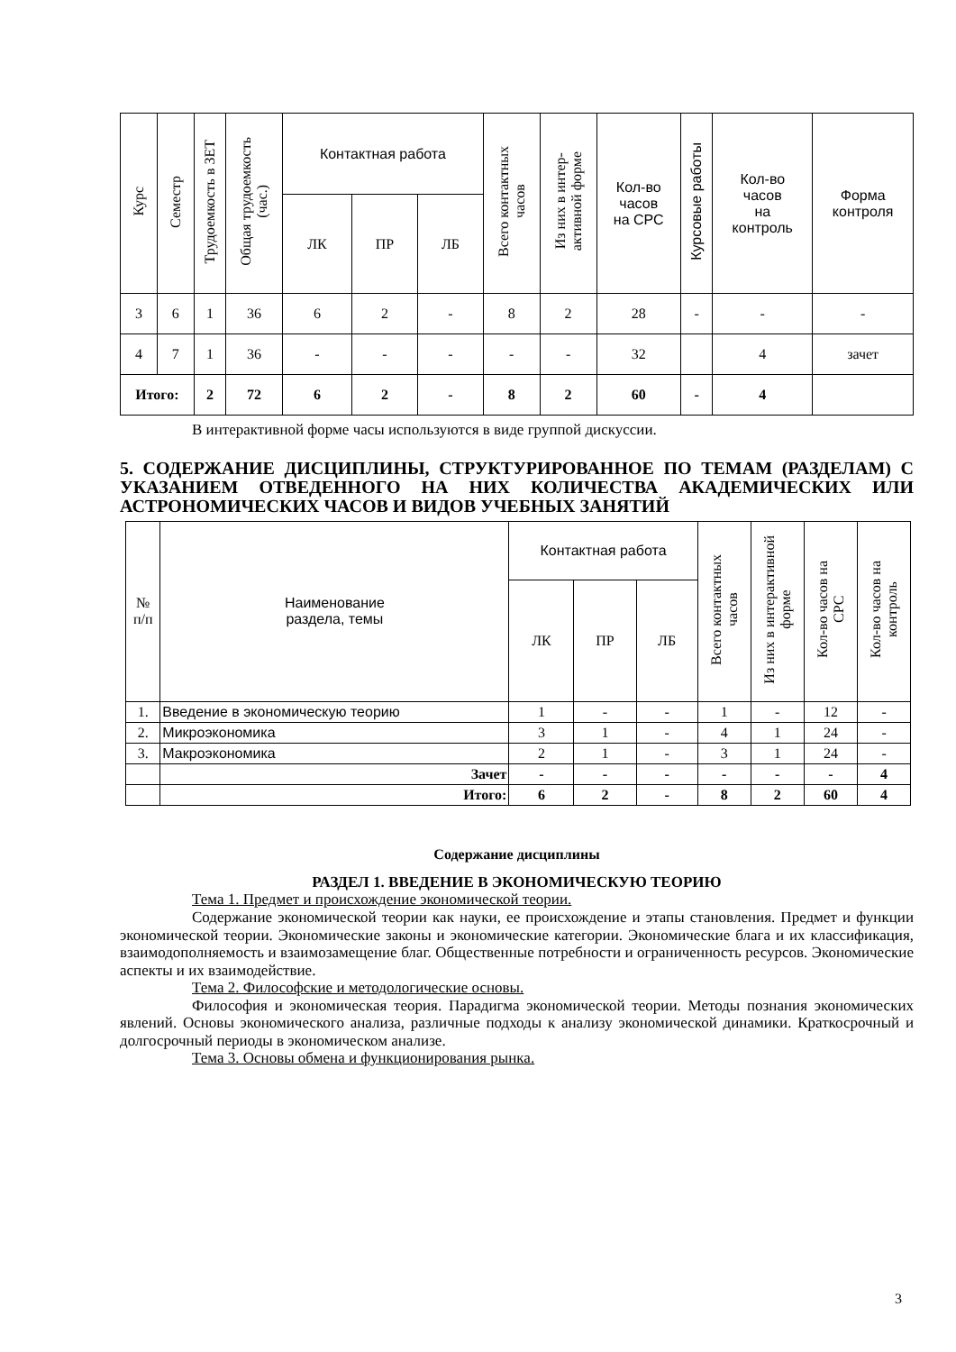| Курс | Семестр | Трудоемкость в ЗЕТ | Общая трудоемкость (час.) | Контактная работа | | | Всего контактных часов | Из них в интер- активной форме | Кол-во часов на СРС | Курсовые работы | Кол-во часов на контроль | Форма контроля |
| --- | --- | --- | --- | --- | --- | --- | --- | --- | --- | --- | --- | --- |
| | | | | ЛК | ПР | ЛБ | | | | | | |
| 3 | 6 | 1 | 36 | 6 | 2 | - | 8 | 2 | 28 | - | - | - |
| 4 | 7 | 1 | 36 | - | - | - | - | - | 32 | | 4 | зачет |
| Итого: | | 2 | 72 | 6 | 2 | - | 8 | 2 | 60 | - | 4 | |
В интерактивной форме часы используются в виде группой дискуссии.
5. СОДЕРЖАНИЕ ДИСЦИПЛИНЫ, СТРУКТУРИРОВАННОЕ ПО ТЕМАМ (РАЗДЕЛАМ) С УКАЗАНИЕМ ОТВЕДЕННОГО НА НИХ КОЛИЧЕСТВА АКАДЕМИЧЕСКИХ ИЛИ АСТРОНОМИЧЕСКИХ ЧАСОВ И ВИДОВ УЧЕБНЫХ ЗАНЯТИЙ
| № п/п | Наименование раздела, темы | Контактная работа | | | Всего контактных часов | Из них в интерактивной форме | Кол-во часов на СРС | Кол-во часов на контроль |
| --- | --- | --- | --- | --- | --- | --- | --- | --- |
| | | ЛК | ПР | ЛБ | | | | |
| 1. | Введение в экономическую теорию | 1 | - | - | 1 | - | 12 | - |
| 2. | Микроэкономика | 3 | 1 | - | 4 | 1 | 24 | - |
| 3. | Макроэкономика | 2 | 1 | - | 3 | 1 | 24 | - |
| | Зачет | - | - | - | - | - | - | 4 |
| | Итого: | 6 | 2 | - | 8 | 2 | 60 | 4 |
Содержание дисциплины
РАЗДЕЛ 1. ВВЕДЕНИЕ В ЭКОНОМИЧЕСКУЮ ТЕОРИЮ
Тема 1. Предмет и происхождение экономической теории.
Содержание экономической теории как науки, ее происхождение и этапы становления. Предмет и функции экономической теории. Экономические законы и экономические категории. Экономические блага и их классификация, взаимодополняемость и взаимозамещение благ. Общественные потребности и ограниченность ресурсов. Экономические аспекты и их взаимодействие.
Тема 2. Философские и методологические основы.
Философия и экономическая теория. Парадигма экономической теории. Методы познания экономических явлений. Основы экономического анализа, различные подходы к анализу экономической динамики. Краткосрочный и долгосрочный периоды в экономическом анализе.
Тема 3. Основы обмена и функционирования рынка.
3